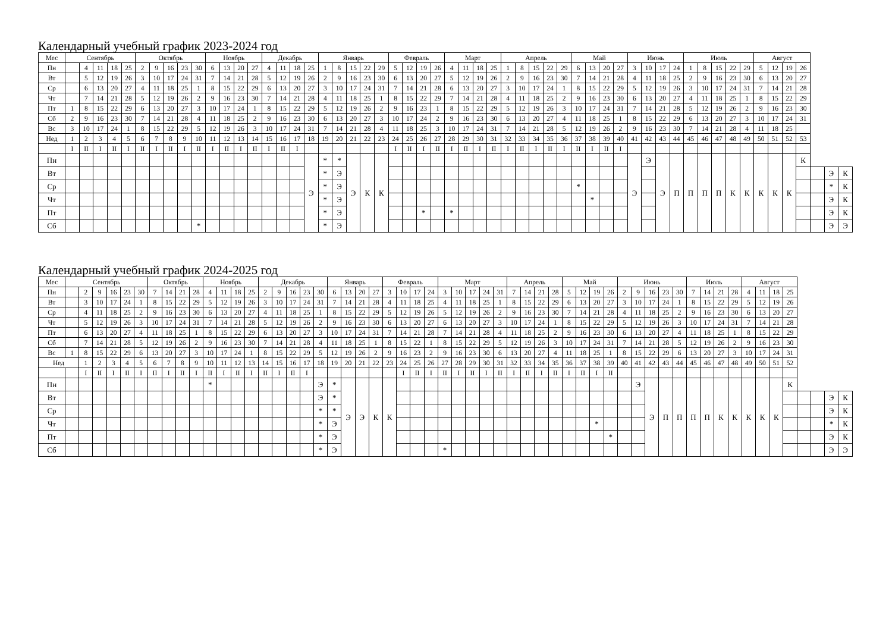Календарный учебный график 2023-2024 год
| Мес | Сентябрь | | | | | Октябрь | | | | | Ноябрь | | | | Декабрь | | | | Январь | | | | | Февраль | | | | Март | | | | Апрель | | | | | Май | | | | Июнь | | | | Июль | | | | | Август | | | | | | |
| --- | --- | --- | --- | --- | --- | --- | --- | --- | --- | --- | --- | --- | --- | --- | --- | --- | --- | --- | --- | --- | --- | --- | --- | --- | --- | --- | --- | --- | --- | --- | --- | --- | --- | --- | --- | --- | --- | --- | --- | --- | --- | --- | --- | --- | --- | --- | --- | --- | --- | --- | --- | --- | --- | --- | --- | --- |
| Пн | | 4 | 11 | 18 | 25 | 2 | 9 | 16 | 23 | 30 | 6 | 13 | 20 | 27 | 4 | 11 | 18 | 25 | 1 | 8 | 15 | 22 | 29 | 5 | 12 | 19 | 26 | 4 | 11 | 18 | 25 | 1 | 8 | 15 | 22 | 29 | 6 | 13 | 20 | 27 | 3 | 10 | 17 | 24 | 1 | 8 | 15 | 22 | 29 | 5 | 12 | 19 | 26 | | | |
| Вт | | 5 | 12 | 19 | 26 | 3 | 10 | 17 | 24 | 31 | 7 | 14 | 21 | 28 | 5 | 12 | 19 | 26 | 2 | 9 | 16 | 23 | 30 | 6 | 13 | 20 | 27 | 5 | 12 | 19 | 26 | 2 | 9 | 16 | 23 | 30 | 7 | 14 | 21 | 28 | 4 | 11 | 18 | 25 | 2 | 9 | 16 | 23 | 30 | 6 | 13 | 20 | 27 | | | |
| Ср | | 6 | 13 | 20 | 27 | 4 | 11 | 18 | 25 | 1 | 8 | 15 | 22 | 29 | 6 | 13 | 20 | 27 | 3 | 10 | 17 | 24 | 31 | 7 | 14 | 21 | 28 | 6 | 13 | 20 | 27 | 3 | 10 | 17 | 24 | 1 | 8 | 15 | 22 | 29 | 5 | 12 | 19 | 26 | 3 | 10 | 17 | 24 | 31 | 7 | 14 | 21 | 28 | | | |
| Чт | | 7 | 14 | 21 | 28 | 5 | 12 | 19 | 26 | 2 | 9 | 16 | 23 | 30 | 7 | 14 | 21 | 28 | 4 | 11 | 18 | 25 | 1 | 8 | 15 | 22 | 29 | 7 | 14 | 21 | 28 | 4 | 11 | 18 | 25 | 2 | 9 | 16 | 23 | 30 | 6 | 13 | 20 | 27 | 4 | 11 | 18 | 25 | 1 | 8 | 15 | 22 | 29 | | | |
| Пт | 1 | 8 | 15 | 22 | 29 | 6 | 13 | 20 | 27 | 3 | 10 | 17 | 24 | 1 | 8 | 15 | 22 | 29 | 5 | 12 | 19 | 26 | 2 | 9 | 16 | 23 | 1 | 8 | 15 | 22 | 29 | 5 | 12 | 19 | 26 | 3 | 10 | 17 | 24 | 31 | 7 | 14 | 21 | 28 | 5 | 12 | 19 | 26 | 2 | 9 | 16 | 23 | 30 | | | |
| Сб | 2 | 9 | 16 | 23 | 30 | 7 | 14 | 21 | 28 | 4 | 11 | 18 | 25 | 2 | 9 | 16 | 23 | 30 | 6 | 13 | 20 | 27 | 3 | 10 | 17 | 24 | 2 | 9 | 16 | 23 | 30 | 6 | 13 | 20 | 27 | 4 | 11 | 18 | 25 | 1 | 8 | 15 | 22 | 29 | 6 | 13 | 20 | 27 | 3 | 10 | 17 | 24 | 31 | | | |
| Вс | 3 | 10 | 17 | 24 | 1 | 8 | 15 | 22 | 29 | 5 | 12 | 19 | 26 | 3 | 10 | 17 | 24 | 31 | 7 | 14 | 21 | 28 | 4 | 11 | 18 | 25 | 3 | 10 | 17 | 24 | 31 | 7 | 14 | 21 | 28 | 5 | 12 | 19 | 26 | 2 | 9 | 16 | 23 | 30 | 7 | 14 | 21 | 28 | 4 | 11 | 18 | 25 | | | | |
| Нед | 1 | 2 | 3 | 4 | 5 | 6 | 7 | 8 | 9 | 10 | 11 | 12 | 13 | 14 | 15 | 16 | 17 | 18 | 19 | 20 | 21 | 22 | 23 | 24 | 25 | 26 | 27 | 28 | 29 | 30 | 31 | 32 | 33 | 34 | 35 | 36 | 37 | 38 | 39 | 40 | 41 | 42 | 43 | 44 | 45 | 46 | 47 | 48 | 49 | 50 | 51 | 52 | 53 | | | |
| | I | II | I | II | I | II | I | II | I | II | I | II | I | II | I | II | I | | | | | | | I | II | I | II | I | II | I | II | I | II | I | II | I | II | I | II | I | | | | | | | | | | | | | | | | |
| Пн | | | | | | | | | | | | | | | | | | Э | * | * | Э | К | К | | | | | | | | | | | | | | | | | | Э | Э | Э | П | П | П | П | К | К | К | К | К | К | | | |
| Вт | | | | | | | | | | | | | | | | | | | * | Э | | | | | | | | | | | | | | | | | | | | | | | | | | | | | | | | | | | Э | К |
| Ср | | | | | | | | | | | | | | | | | | | * | Э | | | | | | | | | | | | | | | | | * | | | | | | | | | | | | | | | | | | * | К |
| Чт | | | | | | | | | | | | | | | | | | | * | Э | | | | | | | | | | | | | | | | | | * | | | | | | | | | | | | | | | | | Э | К |
| Пт | | | | | | | | | | | | | | | | | | | * | Э | | | | | | * | | * | | | | | | | | | | | | | | | | | | | | | | | | | | | Э | К |
| Сб | | | | | | | | | | * | | | | | | | | | * | Э | | | | | | | | | | | | | | | | | | | | | | | | | | | | | | | | | | | Э | Э |
Календарный учебный график 2024-2025 год
| Мес | Сентябрь | | | | | | Октябрь | | | | Ноябрь | | | | Декабрь | | | | | Январь | | | | Февраль | | | | Март | | | | | Апрель | | | | Май | | | | Июнь | | | | | Июль | | | | Август | | | | | | | |
| --- | --- | --- | --- | --- | --- | --- | --- | --- | --- | --- | --- | --- | --- | --- | --- | --- | --- | --- | --- | --- | --- | --- | --- | --- | --- | --- | --- | --- | --- | --- | --- | --- | --- | --- | --- | --- | --- | --- | --- | --- | --- | --- | --- | --- | --- | --- | --- | --- | --- | --- | --- | --- | --- | --- | --- | --- | --- |
| Пн | | 2 | 9 | 16 | 23 | 30 | 7 | 14 | 21 | 28 | 4 | 11 | 18 | 25 | 2 | 9 | 16 | 23 | 30 | 6 | 13 | 20 | 27 | 3 | 10 | 17 | 24 | 3 | 10 | 17 | 24 | 31 | 7 | 14 | 21 | 28 | 5 | 12 | 19 | 26 | 2 | 9 | 16 | 23 | 30 | 7 | 14 | 21 | 28 | 4 | 11 | 18 | 25 | | | | |
| Вт | | 3 | 10 | 17 | 24 | 1 | 8 | 15 | 22 | 29 | 5 | 12 | 19 | 26 | 3 | 10 | 17 | 24 | 31 | 7 | 14 | 21 | 28 | 4 | 11 | 18 | 25 | 4 | 11 | 18 | 25 | 1 | 8 | 15 | 22 | 29 | 6 | 13 | 20 | 27 | 3 | 10 | 17 | 24 | 1 | 8 | 15 | 22 | 29 | 5 | 12 | 19 | 26 | | | | |
| Ср | | 4 | 11 | 18 | 25 | 2 | 9 | 16 | 23 | 30 | 6 | 13 | 20 | 27 | 4 | 11 | 18 | 25 | 1 | 8 | 15 | 22 | 29 | 5 | 12 | 19 | 26 | 5 | 12 | 19 | 26 | 2 | 9 | 16 | 23 | 30 | 7 | 14 | 21 | 28 | 4 | 11 | 18 | 25 | 2 | 9 | 16 | 23 | 30 | 6 | 13 | 20 | 27 | | | | |
| Чт | | 5 | 12 | 19 | 26 | 3 | 10 | 17 | 24 | 31 | 7 | 14 | 21 | 28 | 5 | 12 | 19 | 26 | 2 | 9 | 16 | 23 | 30 | 6 | 13 | 20 | 27 | 6 | 13 | 20 | 27 | 3 | 10 | 17 | 24 | 1 | 8 | 15 | 22 | 29 | 5 | 12 | 19 | 26 | 3 | 10 | 17 | 24 | 31 | 7 | 14 | 21 | 28 | | | | |
| Пт | | 6 | 13 | 20 | 27 | 4 | 11 | 18 | 25 | 1 | 8 | 15 | 22 | 29 | 6 | 13 | 20 | 27 | 3 | 10 | 17 | 24 | 31 | 7 | 14 | 21 | 28 | 7 | 14 | 21 | 28 | 4 | 11 | 18 | 25 | 2 | 9 | 16 | 23 | 30 | 6 | 13 | 20 | 27 | 4 | 11 | 18 | 25 | 1 | 8 | 15 | 22 | 29 | | | | |
| Сб | | 7 | 14 | 21 | 28 | 5 | 12 | 19 | 26 | 2 | 9 | 16 | 23 | 30 | 7 | 14 | 21 | 28 | 4 | 11 | 18 | 25 | 1 | 8 | 15 | 22 | 1 | 8 | 15 | 22 | 29 | 5 | 12 | 19 | 26 | 3 | 10 | 17 | 24 | 31 | 7 | 14 | 21 | 28 | 5 | 12 | 19 | 26 | 2 | 9 | 16 | 23 | 30 | | | | |
| Вс | 1 | 8 | 15 | 22 | 29 | 6 | 13 | 20 | 27 | 3 | 10 | 17 | 24 | 1 | 8 | 15 | 22 | 29 | 5 | 12 | 19 | 26 | 2 | 9 | 16 | 23 | 2 | 9 | 16 | 23 | 30 | 6 | 13 | 20 | 27 | 4 | 11 | 18 | 25 | 1 | 8 | 15 | 22 | 29 | 6 | 13 | 20 | 27 | 3 | 10 | 17 | 24 | 31 | | | | |
| Нед | | 1 | 2 | 3 | 4 | 5 | 6 | 7 | 8 | 9 | 10 | 11 | 12 | 13 | 14 | 15 | 16 | 17 | 18 | 19 | 20 | 21 | 22 | 23 | 24 | 25 | 26 | 27 | 28 | 29 | 30 | 31 | 32 | 33 | 34 | 35 | 36 | 37 | 38 | 39 | 40 | 41 | 42 | 43 | 44 | 45 | 46 | 47 | 48 | 49 | 50 | 51 | 52 | | | | |
| | | I | II | I | II | I | II | I | II | I | II | I | II | I | II | I | II | I | | | | | | | I | II | I | II | I | II | I | II | I | II | I | II | I | II | I | II | | | | | | | | | | | | | | | | | |
| Пн | | | | | | | | | | | * | | | | | | | | Э | * | Э | Э | К | К | | | | | | | | | | | | | | | | | | Э | Э | П | П | П | П | К | К | К | К | К | К | | | | |
| Вт | | | | | | | | | | | | | | | | | | | Э | * | | | | | | | | | | | | | | | | | | | | | | | | | | | | | | | | | | | | Э | К |
| Ср | | | | | | | | | | | | | | | | | | | * | * | | | | | | | | | | | | | | | | | | | | | | | | | | | | | | | | | | | | Э | К |
| Чт | | | | | | | | | | | | | | | | | | | * | Э | | | | | | | | | | | | | | | | | | | * | | | | | | | | | | | | | | | | | * | К |
| Пт | | | | | | | | | | | | | | | | | | | * | Э | | | | | | | | | | | | | | | | | | | | * | | | | | | | | | | | | | | | | Э | К |
| Сб | | | | | | | | | | | | | | | | | | | * | Э | | | | | | | | * | | | | | | | | | | | | | | | | | | | | | | | | | | | | Э | Э |